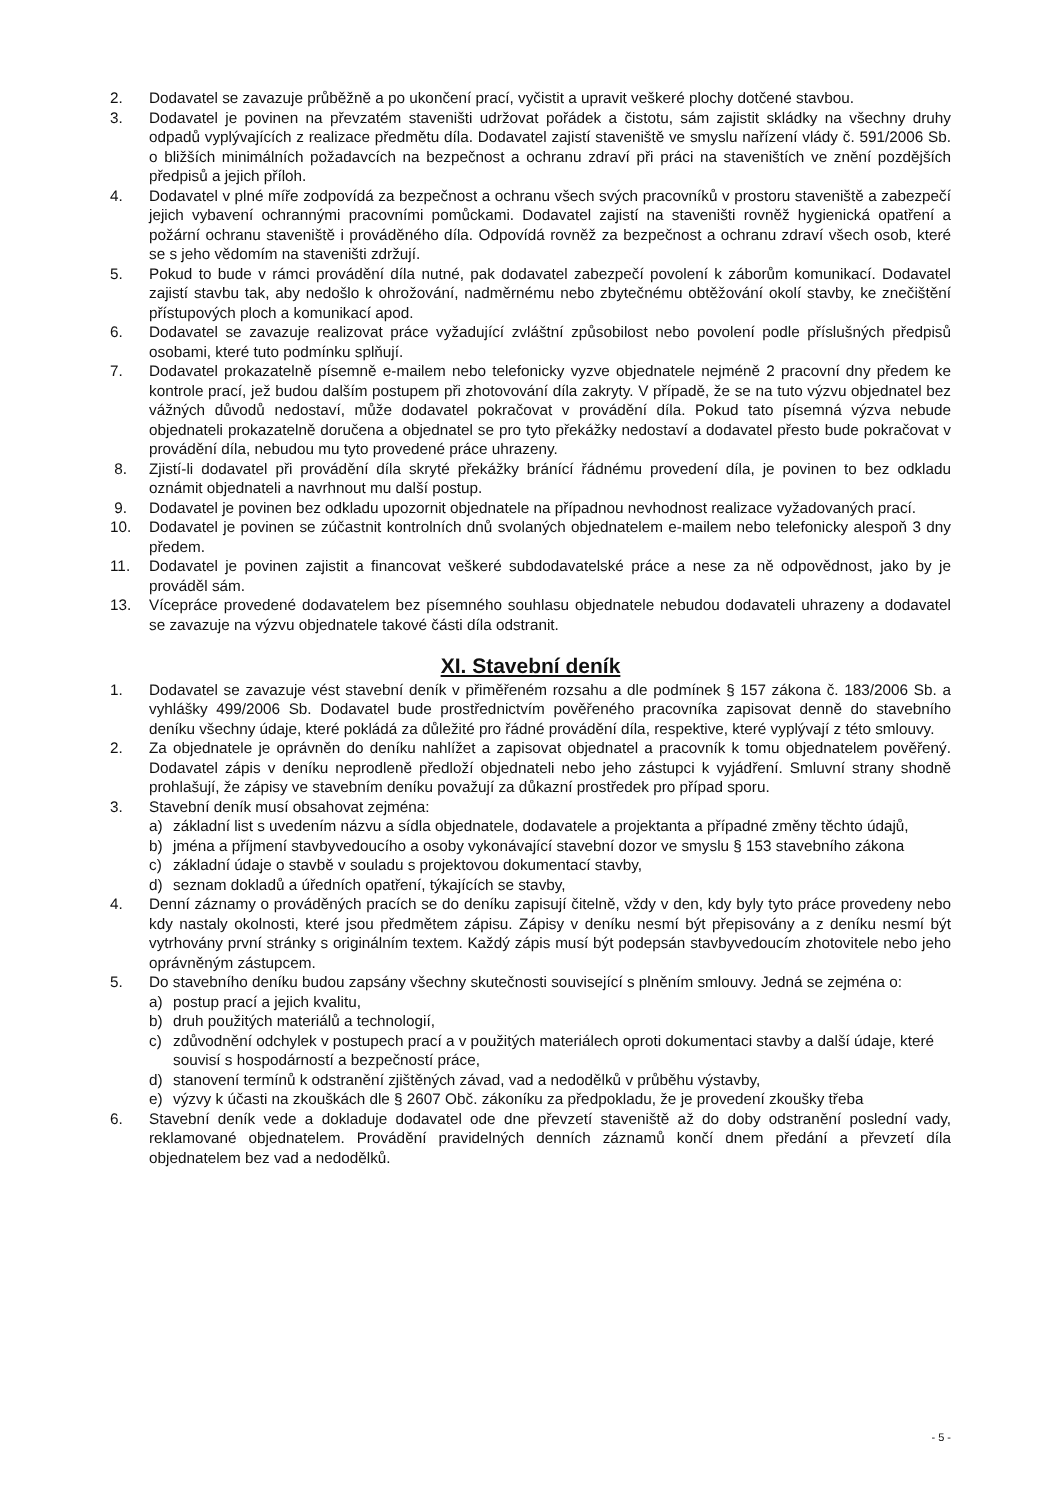2. Dodavatel se zavazuje průběžně a po ukončení prací, vyčistit a upravit veškeré plochy dotčené stavbou.
3. Dodavatel je povinen na převzatém staveništi udržovat pořádek a čistotu, sám zajistit skládky na všechny druhy odpadů vyplývajících z realizace předmětu díla. Dodavatel zajistí staveniště ve smyslu nařízení vlády č. 591/2006 Sb. o bližších minimálních požadavcích na bezpečnost a ochranu zdraví při práci na staveništích ve znění pozdějších předpisů a jejich příloh.
4. Dodavatel v plné míře zodpovídá za bezpečnost a ochranu všech svých pracovníků v prostoru staveniště a zabezpečí jejich vybavení ochrannými pracovními pomůckami. Dodavatel zajistí na staveništi rovněž hygienická opatření a požární ochranu staveniště i prováděného díla. Odpovídá rovněž za bezpečnost a ochranu zdraví všech osob, které se s jeho vědomím na staveništi zdržují.
5. Pokud to bude v rámci provádění díla nutné, pak dodavatel zabezpečí povolení k záborům komunikací. Dodavatel zajistí stavbu tak, aby nedošlo k ohrožování, nadměrnému nebo zbytečnému obtěžování okolí stavby, ke znečištění přístupových ploch a komunikací apod.
6. Dodavatel se zavazuje realizovat práce vyžadující zvláštní způsobilost nebo povolení podle příslušných předpisů osobami, které tuto podmínku splňují.
7. Dodavatel prokazatelně písemně e-mailem nebo telefonicky vyzve objednatele nejméně 2 pracovní dny předem ke kontrole prací, jež budou dalším postupem při zhotovování díla zakryty. V případě, že se na tuto výzvu objednatel bez vážných důvodů nedostaví, může dodavatel pokračovat v provádění díla. Pokud tato písemná výzva nebude objednateli prokazatelně doručena a objednatel se pro tyto překážky nedostaví a dodavatel přesto bude pokračovat v provádění díla, nebudou mu tyto provedené práce uhrazeny.
8. Zjistí-li dodavatel při provádění díla skryté překážky bránící řádnému provedení díla, je povinen to bez odkladu oznámit objednateli a navrhnout mu další postup.
9. Dodavatel je povinen bez odkladu upozornit objednatele na případnou nevhodnost realizace vyžadovaných prací.
10. Dodavatel je povinen se zúčastnit kontrolních dnů svolaných objednatelem e-mailem nebo telefonicky alespoň 3 dny předem.
11. Dodavatel je povinen zajistit a financovat veškeré subdodavatelské práce a nese za ně odpovědnost, jako by je prováděl sám.
13. Vícepráce provedené dodavatelem bez písemného souhlasu objednatele nebudou dodavateli uhrazeny a dodavatel se zavazuje na výzvu objednatele takové části díla odstranit.
XI. Stavební deník
1. Dodavatel se zavazuje vést stavební deník v přiměřeném rozsahu a dle podmínek § 157 zákona č. 183/2006 Sb. a vyhlášky 499/2006 Sb. Dodavatel bude prostřednictvím pověřeného pracovníka zapisovat denně do stavebního deníku všechny údaje, které pokládá za důležité pro řádné provádění díla, respektive, které vyplývají z této smlouvy.
2. Za objednatele je oprávněn do deníku nahlížet a zapisovat objednatel a pracovník k tomu objednatelem pověřený. Dodavatel zápis v deníku neprodleně předloží objednateli nebo jeho zástupci k vyjádření. Smluvní strany shodně prohlašují, že zápisy ve stavebním deníku považují za důkazní prostředek pro případ sporu.
3. Stavební deník musí obsahovat zejména:
a) základní list s uvedením názvu a sídla objednatele, dodavatele a projektanta a případné změny těchto údajů,
b) jména a příjmení stavbyvedoucího a osoby vykonávající stavební dozor ve smyslu § 153 stavebního zákona
c) základní údaje o stavbě v souladu s projektovou dokumentací stavby,
d) seznam dokladů a úředních opatření, týkajících se stavby,
4. Denní záznamy o prováděných pracích se do deníku zapisují čitelně, vždy v den, kdy byly tyto práce provedeny nebo kdy nastaly okolnosti, které jsou předmětem zápisu. Zápisy v deníku nesmí být přepisovány a z deníku nesmí být vytrhovány první stránky s originálním textem. Každý zápis musí být podepsán stavbyvedoucím zhotovitele nebo jeho oprávněným zástupcem.
5. Do stavebního deníku budou zapsány všechny skutečnosti související s plněním smlouvy. Jedná se zejména o:
a) postup prací a jejich kvalitu,
b) druh použitých materiálů a technologií,
c) zdůvodnění odchylek v postupech prací a v použitých materiálech oproti dokumentaci stavby a další údaje, které souvisí s hospodárností a bezpečností práce,
d) stanovení termínů k odstranění zjištěných závad, vad a nedodělků v průběhu výstavby,
e) výzvy k účasti na zkouškách dle § 2607 Obč. zákoníku za předpokladu, že je provedení zkoušky třeba
6. Stavební deník vede a dokladuje dodavatel ode dne převzetí staveniště až do doby odstranění poslední vady, reklamované objednatelem. Provádění pravidelných denních záznamů končí dnem předání a převzetí díla objednatelem bez vad a nedodělků.
- 5 -